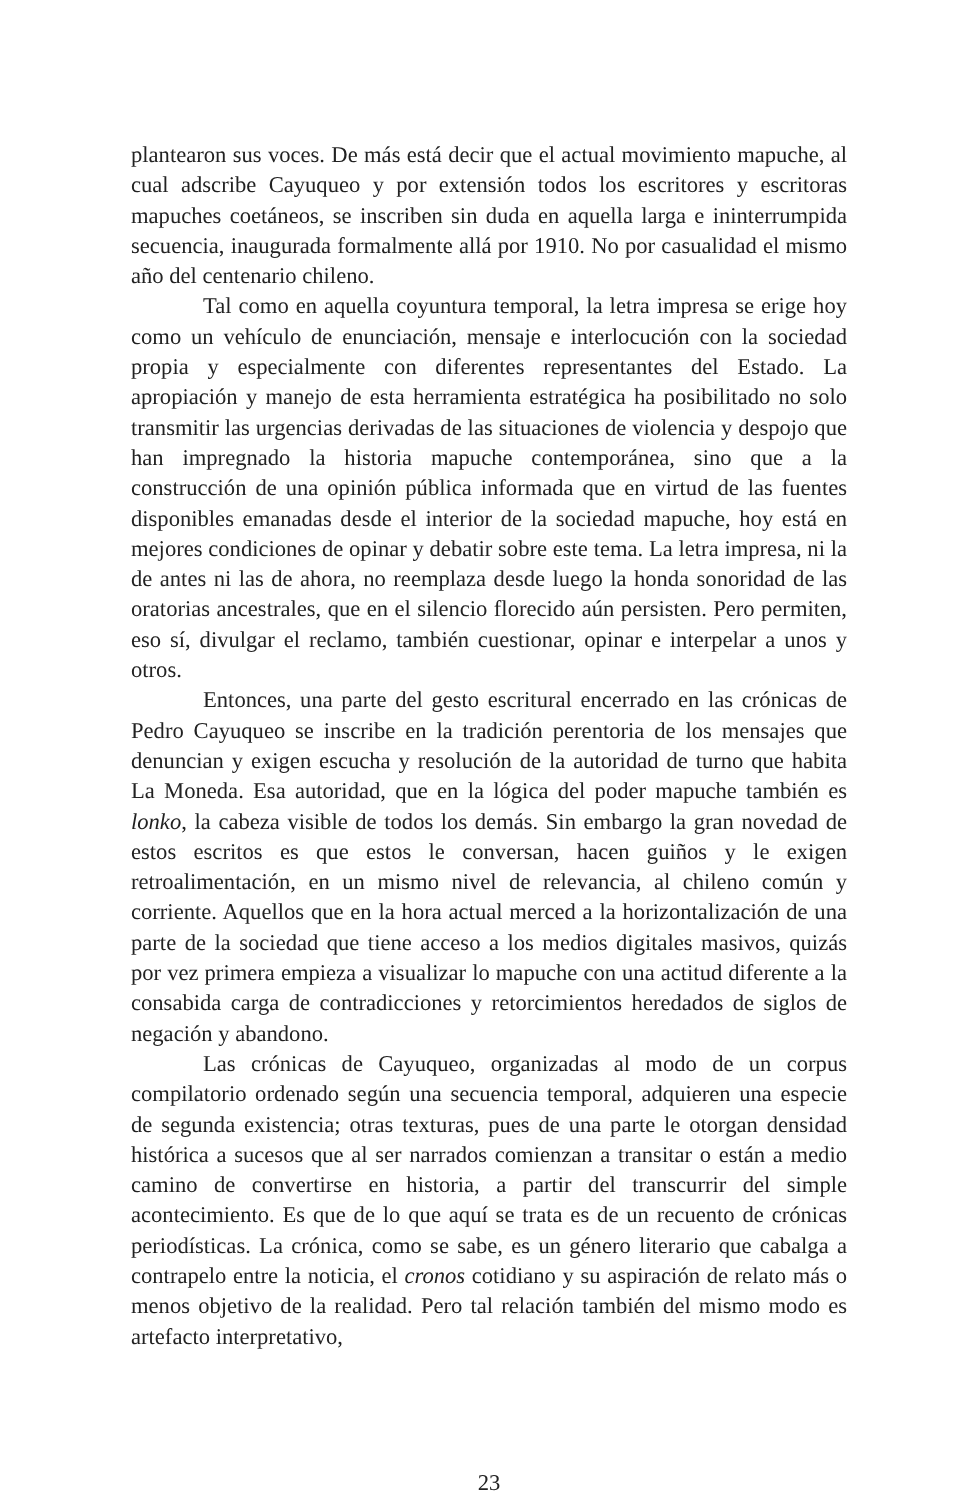plantearon sus voces. De más está decir que el actual movimiento mapuche, al cual adscribe Cayuqueo y por extensión todos los escritores y escritoras mapuches coetáneos, se inscriben sin duda en aquella larga e ininterrumpida secuencia, inaugurada formalmente allá por 1910. No por casualidad el mismo año del centenario chileno.
Tal como en aquella coyuntura temporal, la letra impresa se erige hoy como un vehículo de enunciación, mensaje e interlocución con la sociedad propia y especialmente con diferentes representantes del Estado. La apropiación y manejo de esta herramienta estratégica ha posibilitado no solo transmitir las urgencias derivadas de las situaciones de violencia y despojo que han impregnado la historia mapuche contemporánea, sino que a la construcción de una opinión pública informada que en virtud de las fuentes disponibles emanadas desde el interior de la sociedad mapuche, hoy está en mejores condiciones de opinar y debatir sobre este tema. La letra impresa, ni la de antes ni las de ahora, no reemplaza desde luego la honda sonoridad de las oratorias ancestrales, que en el silencio florecido aún persisten. Pero permiten, eso sí, divulgar el reclamo, también cuestionar, opinar e interpelar a unos y otros.
Entonces, una parte del gesto escritural encerrado en las crónicas de Pedro Cayuqueo se inscribe en la tradición perentoria de los mensajes que denuncian y exigen escucha y resolución de la autoridad de turno que habita La Moneda. Esa autoridad, que en la lógica del poder mapuche también es lonko, la cabeza visible de todos los demás. Sin embargo la gran novedad de estos escritos es que estos le conversan, hacen guiños y le exigen retroalimentación, en un mismo nivel de relevancia, al chileno común y corriente. Aquellos que en la hora actual merced a la horizontalización de una parte de la sociedad que tiene acceso a los medios digitales masivos, quizás por vez primera empieza a visualizar lo mapuche con una actitud diferente a la consabida carga de contradicciones y retorcimientos heredados de siglos de negación y abandono.
Las crónicas de Cayuqueo, organizadas al modo de un corpus compilatorio ordenado según una secuencia temporal, adquieren una especie de segunda existencia; otras texturas, pues de una parte le otorgan densidad histórica a sucesos que al ser narrados comienzan a transitar o están a medio camino de convertirse en historia, a partir del transcurrir del simple acontecimiento. Es que de lo que aquí se trata es de un recuento de crónicas periodísticas. La crónica, como se sabe, es un género literario que cabalga a contrapelo entre la noticia, el cronos cotidiano y su aspiración de relato más o menos objetivo de la realidad. Pero tal relación también del mismo modo es artefacto interpretativo,
23